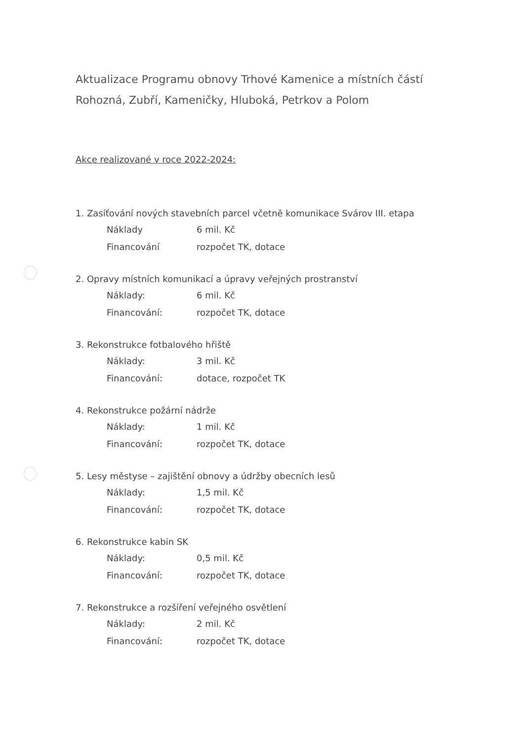Aktualizace Programu obnovy Trhové Kamenice a místních částí
Rohozná, Zubří, Kameničky, Hluboká, Petrkov a Polom
Akce realizované v roce 2022-2024:
1. Zasíťování nových stavebních parcel včetně komunikace Svárov III. etapa
Náklady 6 mil. Kč
Financování rozpočet TK, dotace
2. Opravy místních komunikací a úpravy veřejných prostranství
Náklady: 6 mil. Kč
Financování: rozpočet TK, dotace
3. Rekonstrukce fotbalového hřiště
Náklady: 3 mil. Kč
Financování: dotace, rozpočet TK
4. Rekonstrukce požární nádrže
Náklady: 1 mil. Kč
Financování: rozpočet TK, dotace
5. Lesy městyse – zajištění obnovy a údržby obecních lesů
Náklady: 1,5 mil. Kč
Financování: rozpočet TK, dotace
6. Rekonstrukce kabin SK
Náklady: 0,5 mil. Kč
Financování: rozpočet TK, dotace
7. Rekonstrukce a rozšíření veřejného osvětlení
Náklady: 2 mil. Kč
Financování: rozpočet TK, dotace